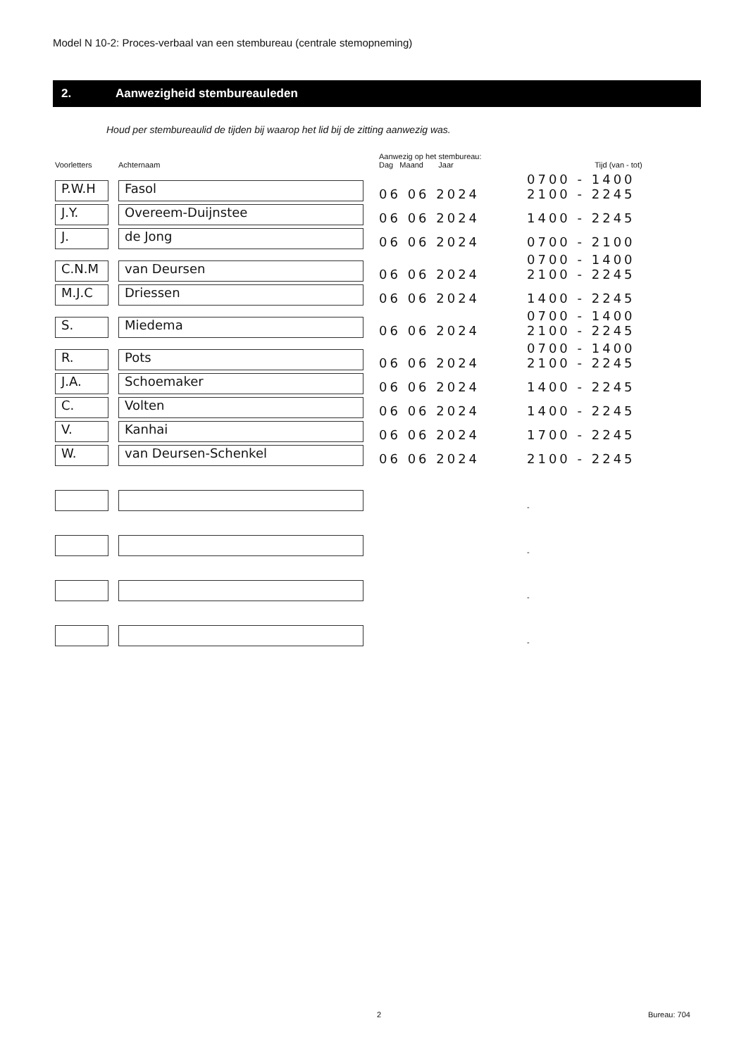Model N 10-2: Proces-verbaal van een stembureau (centrale stemopneming)
2. Aanwezigheid stembureauleden
Houd per stembureaulid de tijden bij waarop het lid bij de zitting aanwezig was.
| Voorletters | Achternaam | Aanwezig op het stembureau: Dag Maand Jaar | Tijd (van - tot) |
| --- | --- | --- | --- |
| P.W.H | Fasol | 06 06 2024 | 0700 - 1400 2100 - 2245 |
| J.Y. | Overeem-Duijnstee | 06 06 2024 | 1400 - 2245 |
| J. | de Jong | 06 06 2024 | 0700 - 2100 |
| C.N.M | van Deursen | 06 06 2024 | 0700 - 1400 2100 - 2245 |
| M.J.C | Driessen | 06 06 2024 | 1400 - 2245 |
| S. | Miedema | 06 06 2024 | 0700 - 1400 2100 - 2245 |
| R. | Pots | 06 06 2024 | 0700 - 1400 2100 - 2245 |
| J.A. | Schoemaker | 06 06 2024 | 1400 - 2245 |
| C. | Volten | 06 06 2024 | 1400 - 2245 |
| V. | Kanhai | 06 06 2024 | 1700 - 2245 |
| W. | van Deursen-Schenkel | 06 06 2024 | 2100 - 2245 |
| | | | - |
| | | | - |
| | | | - |
| | | | - |
2 Bureau: 704